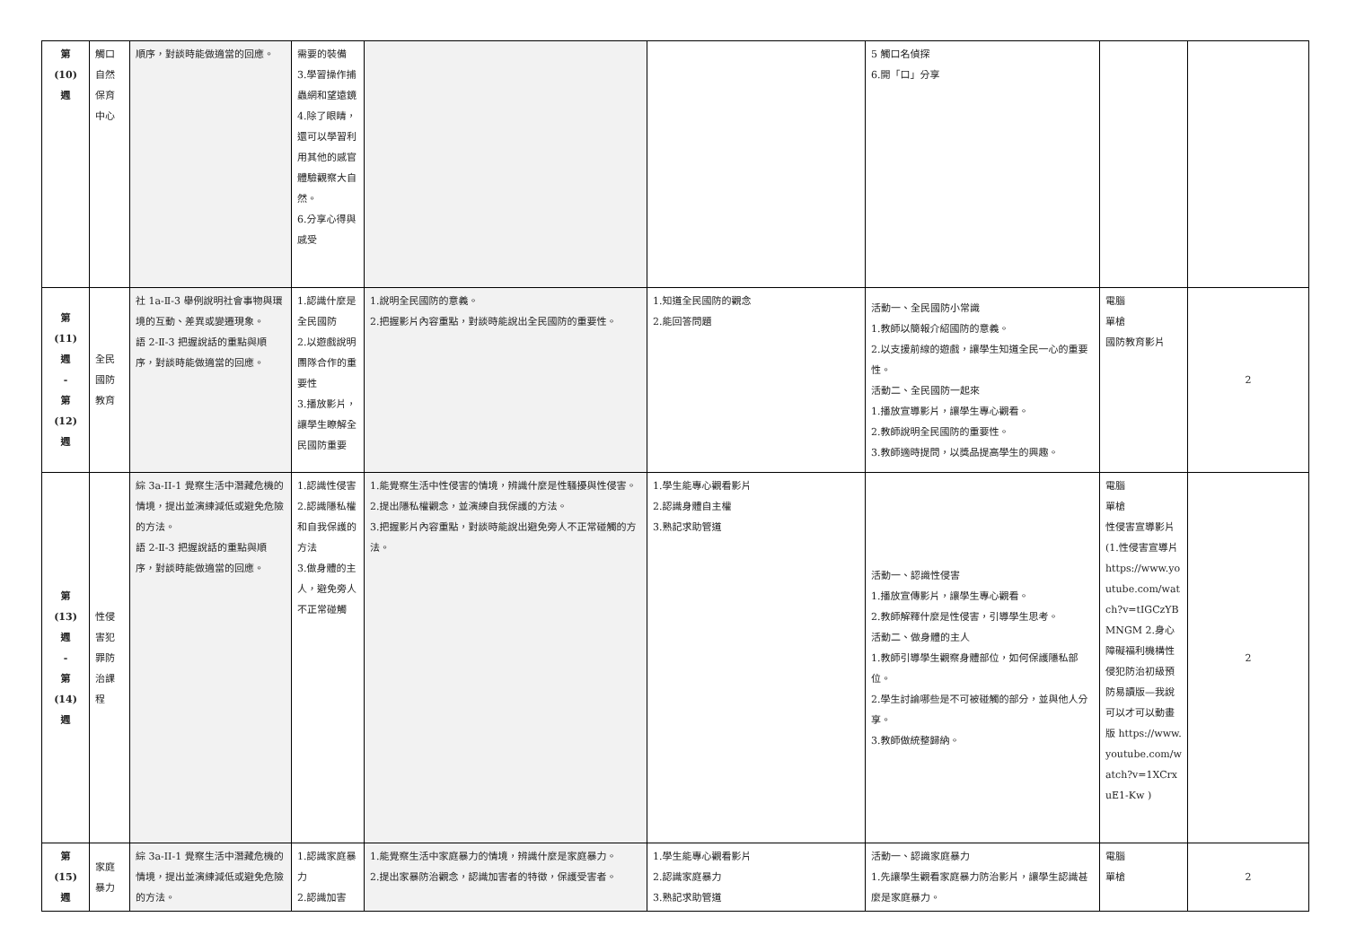| 第 (10) 週 | 觸口自然保育中心 | 順序，對談時能做適當的回應。 | 需要的裝備 3.學習操作捕蟲網和望遠鏡 4.除了眼睛，還可以學習利用其他的感官體驗觀察大自然。 6.分享心得與感受 | | | 5 觸口名偵探 6.開「口」分享 | | |
| 第 (11) 週 - 第 (12) 週 | 全民國防教育 | 社 1a-Ⅱ-3 舉例說明社會事物與環境的互動、差異或變遷現象。 語 2-Ⅱ-3 把握說話的重點與順序，對談時能做適當的回應。 | 1.認識什麼是全民國防 2.以遊戲說明團隊合作的重要性 3.播放影片，讓學生瞭解全民國防重要 | 1.說明全民國防的意義。 2.把握影片內容重點，對談時能說出全民國防的重要性。 | 1.知道全民國防的觀念 2.能回答問題 | 活動一、全民國防小常識 1.教師以簡報介紹國防的意義。 2.以支援前線的遊戲，讓學生知道全民一心的重要性。 活動二、全民國防一起來 1.播放宣導影片，讓學生專心觀看。 2.教師說明全民國防的重要性。 3.教師適時提問，以獎品提高學生的興趣。 | 電腦 單槍 國防教育影片 | 2 |
| 第 (13) 週 - 第 (14) 週 | 性侵害犯罪防治課程 | 綜 3a-II-1 覺察生活中潛藏危機的情境，提出並演練減低或避免危險的方法。 語 2-Ⅱ-3 把握說話的重點與順序，對談時能做適當的回應。 | 1.認識性侵害 2.認識隱私權和自我保護的方法 3.做身體的主人，避免旁人不正常碰觸 | 1.能覺察生活中性侵害的情境，辨識什麼是性騷擾與性侵害。 2.提出隱私權觀念，並演練自我保護的方法。 3.把握影片內容重點，對談時能說出避免旁人不正常碰觸的方法。 | 1.學生能專心觀看影片 2.認識身體自主權 3.熟記求助管道 | 活動一、認識性侵害 1.播放宣傳影片，讓學生專心觀看。 2.教師解釋什麼是性侵害，引導學生思考。 活動二、做身體的主人 1.教師引導學生觀察身體部位，如何保護隱私部位。 2.學生討論哪些是不可被碰觸的部分，並與他人分享。 3.教師做統整歸納。 | 電腦 單槍 性侵害宣導影片(1.性侵害宣導片 https://www.youtube.com/watch?v=tIGCzYBMNGM 2.身心障礙福利機構性侵犯防治初級預防易讀版—我說可以才可以動畫版 https://www.youtube.com/watch?v=1XCrxuE1-Kw ) | 2 |
| 第 (15) 週 | 家庭暴力 | 綜 3a-II-1 覺察生活中潛藏危機的情境，提出並演練減低或避免危險的方法。 | 1.認識家庭暴力 2.認識加害 | 1.能覺察生活中家庭暴力的情境，辨識什麼是家庭暴力。 2.提出家暴防治觀念，認識加害者的特徵，保護受害者。 | 1.學生能專心觀看影片 2.認識家庭暴力 3.熟記求助管道 | 活動一、認識家庭暴力 1.先讓學生觀看家庭暴力防治影片，讓學生認識甚麼是家庭暴力。 | 電腦 單槍 | 2 |